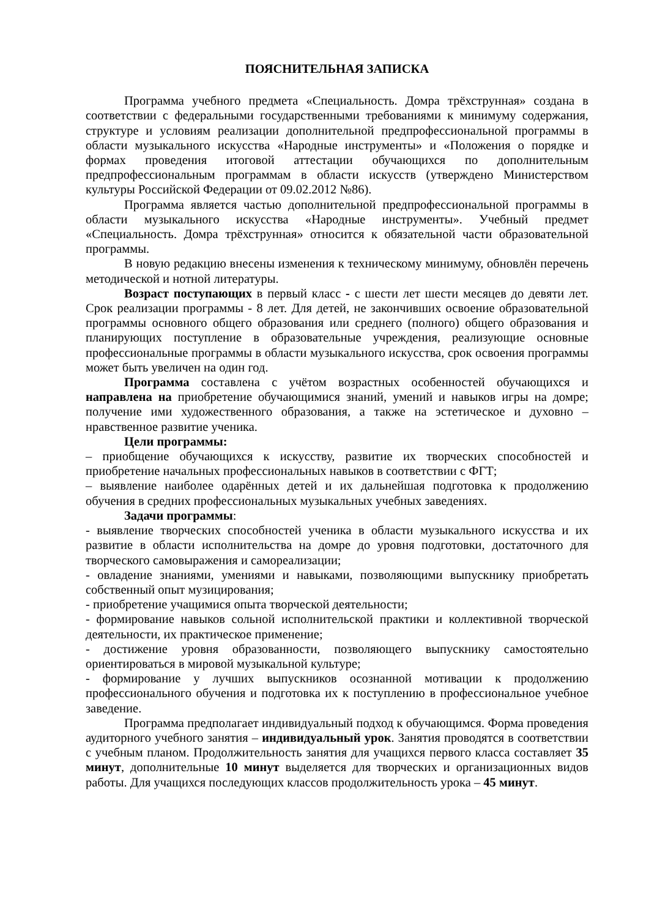ПОЯСНИТЕЛЬНАЯ ЗАПИСКА
Программа учебного предмета «Специальность. Домра трёхструнная» создана в соответствии с федеральными государственными требованиями к минимуму содержания, структуре и условиям реализации дополнительной предпрофессиональной программы в области музыкального искусства «Народные инструменты» и «Положения о порядке и формах проведения итоговой аттестации обучающихся по дополнительным предпрофессиональным программам в области искусств (утверждено Министерством культуры Российской Федерации от 09.02.2012 №86).
Программа является частью дополнительной предпрофессиональной программы в области музыкального искусства «Народные инструменты». Учебный предмет «Специальность. Домра трёхструнная» относится к обязательной части образовательной программы.
В новую редакцию внесены изменения к техническому минимуму, обновлён перечень методической и нотной литературы.
Возраст поступающих в первый класс - с шести лет шести месяцев до девяти лет. Срок реализации программы - 8 лет. Для детей, не закончивших освоение образовательной программы основного общего образования или среднего (полного) общего образования и планирующих поступление в образовательные учреждения, реализующие основные профессиональные программы в области музыкального искусства, срок освоения программы может быть увеличен на один год.
Программа составлена с учётом возрастных особенностей обучающихся и направлена на приобретение обучающимися знаний, умений и навыков игры на домре; получение ими художественного образования, а также на эстетическое и духовно – нравственное развитие ученика.
Цели программы:
– приобщение обучающихся к искусству, развитие их творческих способностей и приобретение начальных профессиональных навыков в соответствии с ФГТ;
– выявление наиболее одарённых детей и их дальнейшая подготовка к продолжению обучения в средних профессиональных музыкальных учебных заведениях.
Задачи программы:
- выявление творческих способностей ученика в области музыкального искусства и их развитие в области исполнительства на домре до уровня подготовки, достаточного для творческого самовыражения и самореализации;
- овладение знаниями, умениями и навыками, позволяющими выпускнику приобретать собственный опыт музицирования;
- приобретение учащимися опыта творческой деятельности;
- формирование навыков сольной исполнительской практики и коллективной творческой деятельности, их практическое применение;
- достижение уровня образованности, позволяющего выпускнику самостоятельно ориентироваться в мировой музыкальной культуре;
- формирование у лучших выпускников осознанной мотивации к продолжению профессионального обучения и подготовка их к поступлению в профессиональное учебное заведение.
Программа предполагает индивидуальный подход к обучающимся. Форма проведения аудиторного учебного занятия – индивидуальный урок. Занятия проводятся в соответствии с учебным планом. Продолжительность занятия для учащихся первого класса составляет 35 минут, дополнительные 10 минут выделяется для творческих и организационных видов работы. Для учащихся последующих классов продолжительность урока – 45 минут.